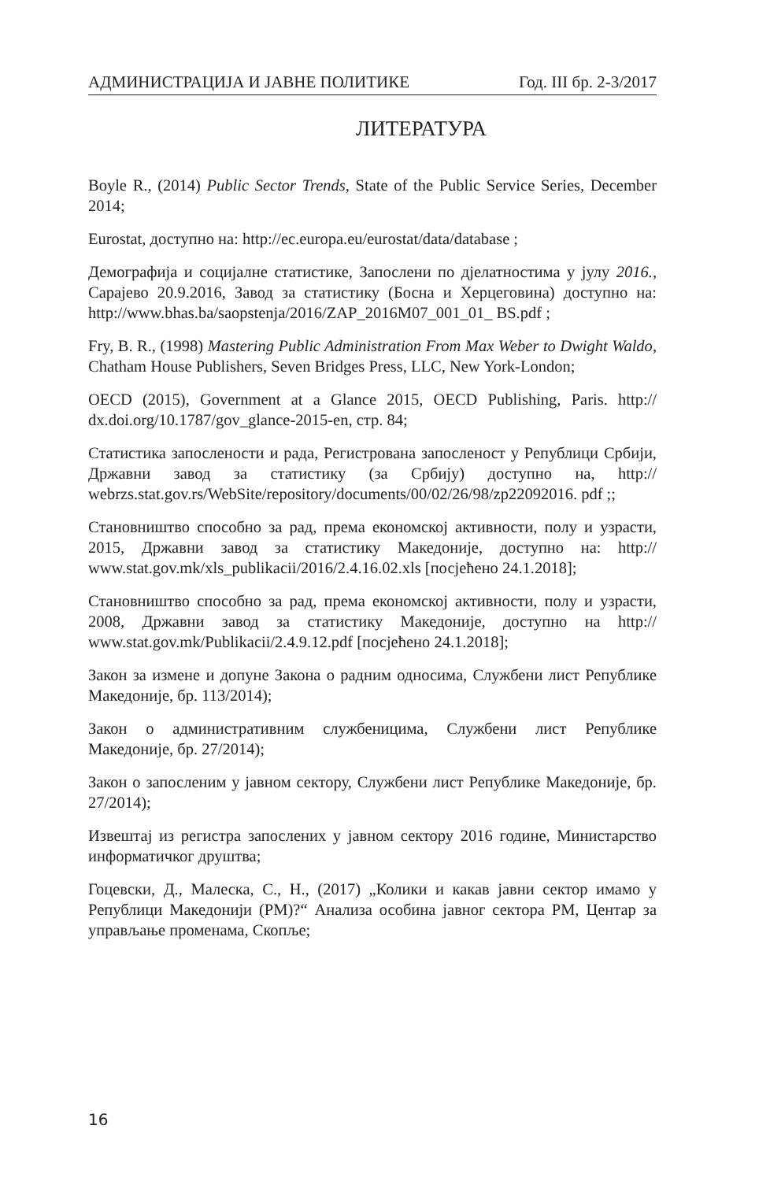АДМИНИСТРАЦИЈА И ЈАВНЕ ПОЛИТИКЕ Год. III бр. 2-3/2017
ЛИТЕРАТУРА
Boyle R., (2014) Public Sector Trends, State of the Public Service Series, December 2014;
Eurostat, доступно на: http://ec.europa.eu/eurostat/data/database ;
Демографија и социјалне статистике, Запослени по дјелатностима у јулу 2016., Сарајево 20.9.2016, Завод за статистику (Босна и Херцеговина) доступно на: http://www.bhas.ba/saopstenja/2016/ZAP_2016M07_001_01_ BS.pdf ;
Fry, B. R., (1998) Mastering Public Administration From Max Weber to Dwight Waldo, Chatham House Publishers, Seven Bridges Press, LLC, New York-London;
OECD (2015), Government at a Glance 2015, OECD Publishing, Paris. http:// dx.doi.org/10.1787/gov_glance-2015-en, стр. 84;
Статистика запослености и рада, Регистрована запосленост у Републи­ци Србији, Државни завод за статистику (за Србију) доступно на, http:// webrzs.stat.gov.rs/WebSite/repository/documents/00/02/26/98/zp22092016. pdf ;;
Становништво способно за рад, према економској активности, полу и уз­расти, 2015, Државни завод за статистику Македоније, доступно на: http:// www.stat.gov.mk/xls_publikacii/2016/2.4.16.02.xls [посјећено 24.1.2018];
Становништво способно за рад, према економској активности, полу и уз­расти, 2008, Државни завод за статистику Македоније, доступно на http:// www.stat.gov.mk/Publikacii/2.4.9.12.pdf [посјећено 24.1.2018];
Закон за измене и допуне Закона о радним односима, Службени лист Ре­публике Македоније, бр. 113/2014);
Закон о административним службеницима, Службени лист Републике Македоније, бр. 27/2014);
Закон о запосленим у јавном сектору, Службени лист Републике Македо­није, бр. 27/2014);
Извештај из регистра запослених у јавном сектору 2016 године, Минис­тарство информатичког друштва;
Гоцевски, Д., Малеска, С., Н., (2017) „Колики и какав јавни сектор има­мо у Републици Македонији (РМ)?“ Анализа особина јавног сектора РМ, Центар за управљање променама, Скопље;
16